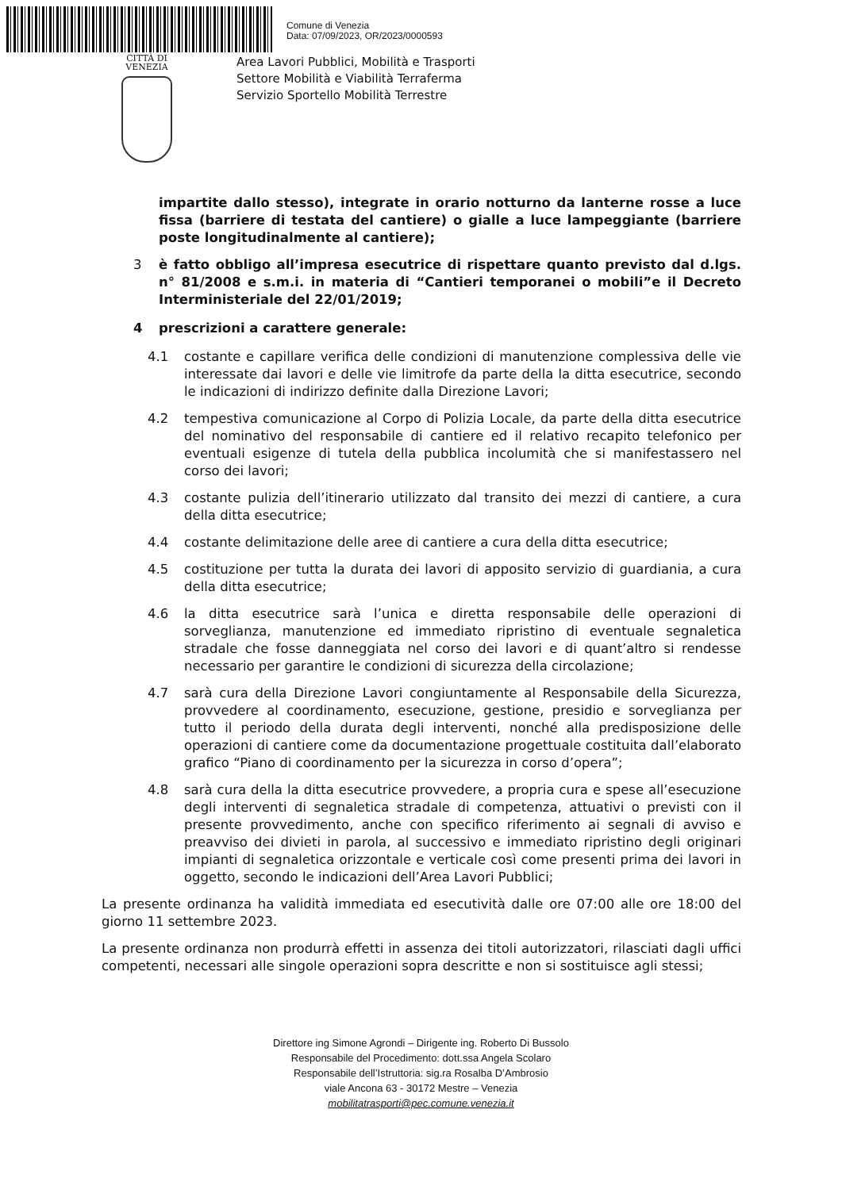Comune di Venezia
Data: 07/09/2023, OR/2023/0000593
CITTÀ DI
VENEZIA
Area Lavori Pubblici, Mobilità e Trasporti
Settore Mobilità e Viabilità Terraferma
Servizio Sportello Mobilità Terrestre
impartite dallo stesso), integrate in orario notturno da lanterne rosse a luce fissa (barriere di testata del cantiere) o gialle a luce lampeggiante (barriere poste longitudinalmente al cantiere);
3 è fatto obbligo all’impresa esecutrice di rispettare quanto previsto dal d.lgs. n° 81/2008 e s.m.i. in materia di “Cantieri temporanei o mobili”e il Decreto Interministeriale del 22/01/2019;
4 prescrizioni a carattere generale:
4.1 costante e capillare verifica delle condizioni di manutenzione complessiva delle vie interessate dai lavori e delle vie limitrofe da parte della la ditta esecutrice, secondo le indicazioni di indirizzo definite dalla Direzione Lavori;
4.2 tempestiva comunicazione al Corpo di Polizia Locale, da parte della ditta esecutrice del nominativo del responsabile di cantiere ed il relativo recapito telefonico per eventuali esigenze di tutela della pubblica incolumità che si manifestassero nel corso dei lavori;
4.3 costante pulizia dell’itinerario utilizzato dal transito dei mezzi di cantiere, a cura della ditta esecutrice;
4.4 costante delimitazione delle aree di cantiere a cura della ditta esecutrice;
4.5 costituzione per tutta la durata dei lavori di apposito servizio di guardiania, a cura della ditta esecutrice;
4.6 la ditta esecutrice sarà l’unica e diretta responsabile delle operazioni di sorveglianza, manutenzione ed immediato ripristino di eventuale segnaletica stradale che fosse danneggiata nel corso dei lavori e di quant’altro si rendesse necessario per garantire le condizioni di sicurezza della circolazione;
4.7 sarà cura della Direzione Lavori congiuntamente al Responsabile della Sicurezza, provvedere al coordinamento, esecuzione, gestione, presidio e sorveglianza per tutto il periodo della durata degli interventi, nonché alla predisposizione delle operazioni di cantiere come da documentazione progettuale costituita dall’elaborato grafico “Piano di coordinamento per la sicurezza in corso d’opera”;
4.8 sarà cura della la ditta esecutrice provvedere, a propria cura e spese all’esecuzione degli interventi di segnaletica stradale di competenza, attuativi o previsti con il presente provvedimento, anche con specifico riferimento ai segnali di avviso e preavviso dei divieti in parola, al successivo e immediato ripristino degli originari impianti di segnaletica orizzontale e verticale così come presenti prima dei lavori in oggetto, secondo le indicazioni dell’Area Lavori Pubblici;
La presente ordinanza ha validità immediata ed esecutività dalle ore 07:00 alle ore 18:00 del giorno 11 settembre 2023.
La presente ordinanza non produrrà effetti in assenza dei titoli autorizzatori, rilasciati dagli uffici competenti, necessari alle singole operazioni sopra descritte e non si sostituisce agli stessi;
Direttore ing Simone Agrondi – Dirigente ing. Roberto Di Bussolo
Responsabile del Procedimento: dott.ssa Angela Scolaro
Responsabile dell’Istruttoria: sig.ra Rosalba D’Ambrosio
viale Ancona 63 - 30172 Mestre – Venezia
mobilitatrasporti@pec.comune.venezia.it